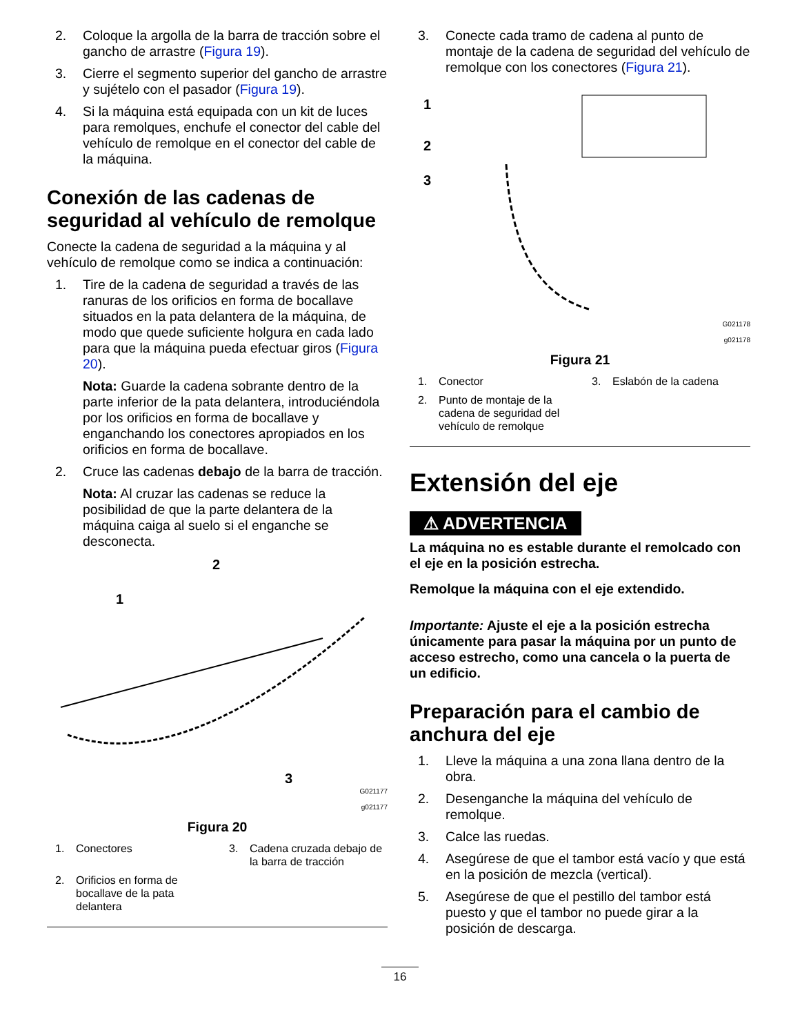2. Coloque la argolla de la barra de tracción sobre el gancho de arrastre (Figura 19).
3. Cierre el segmento superior del gancho de arrastre y sujételo con el pasador (Figura 19).
4. Si la máquina está equipada con un kit de luces para remolques, enchufe el conector del cable del vehículo de remolque en el conector del cable de la máquina.
Conexión de las cadenas de seguridad al vehículo de remolque
Conecte la cadena de seguridad a la máquina y al vehículo de remolque como se indica a continuación:
1. Tire de la cadena de seguridad a través de las ranuras de los orificios en forma de bocallave situados en la pata delantera de la máquina, de modo que quede suficiente holgura en cada lado para que la máquina pueda efectuar giros (Figura 20).
Nota: Guarde la cadena sobrante dentro de la parte inferior de la pata delantera, introduciéndola por los orificios en forma de bocallave y enganchando los conectores apropiados en los orificios en forma de bocallave.
2. Cruce las cadenas debajo de la barra de tracción.
Nota: Al cruzar las cadenas se reduce la posibilidad de que la parte delantera de la máquina caiga al suelo si el enganche se desconecta.
2
1
3
G021177
g021177
Figura 20
1. Conectores
3. Cadena cruzada debajo de la barra de tracción
2. Orificios en forma de bocallave de la pata delantera
3. Conecte cada tramo de cadena al punto de montaje de la cadena de seguridad del vehículo de remolque con los conectores (Figura 21).
1
2
3
G021178
g021178
Figura 21
1. Conector
3. Eslabón de la cadena
2. Punto de montaje de la cadena de seguridad del vehículo de remolque
Extensión del eje
⚠ ADVERTENCIA
La máquina no es estable durante el remolcado con el eje en la posición estrecha.
Remolque la máquina con el eje extendido.
Importante: Ajuste el eje a la posición estrecha únicamente para pasar la máquina por un punto de acceso estrecho, como una cancela o la puerta de un edificio.
Preparación para el cambio de anchura del eje
1. Lleve la máquina a una zona llana dentro de la obra.
2. Desenganche la máquina del vehículo de remolque.
3. Calce las ruedas.
4. Asegúrese de que el tambor está vacío y que está en la posición de mezcla (vertical).
5. Asegúrese de que el pestillo del tambor está puesto y que el tambor no puede girar a la posición de descarga.
16